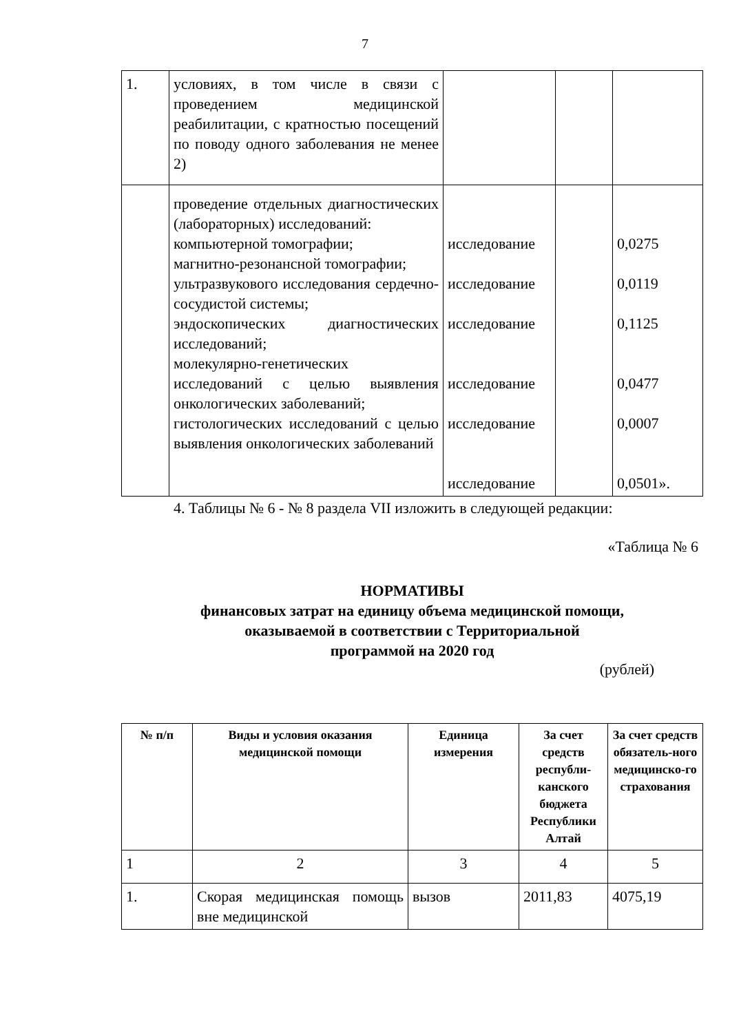7
| 1. | условиях, в том числе в связи с проведением медицинской реабилитации, с кратностью посещений по поводу одного заболевания не менее 2) | | | |
| | проведение отдельных диагностических (лабораторных) исследований: компьютерной томографии; магнитно-резонансной томографии; ультразвукового исследования сердечно-сосудистой системы; эндоскопических диагностических исследований; молекулярно-генетических исследований с целью выявления онкологических заболеваний; гистологических исследований с целью выявления онкологических заболеваний | исследование исследование исследование исследование исследование исследование | | 0,0275 0,0119 0,1125 0,0477 0,0007 0,0501». |
4. Таблицы № 6 - № 8 раздела VII изложить в следующей редакции:
«Таблица № 6
НОРМАТИВЫ
финансовых затрат на единицу объема медицинской помощи,
оказываемой в соответствии с Территориальной
программой на 2020 год
(рублей)
| № п/п | Виды и условия оказания медицинской помощи | Единица измерения | За счет средств республи-канского бюджета Республики Алтай | За счет средств обязатель-ного медицинско-го страхования |
| --- | --- | --- | --- | --- |
| 1 | 2 | 3 | 4 | 5 |
| 1. | Скорая медицинская помощь вне медицинской | вызов | 2011,83 | 4075,19 |